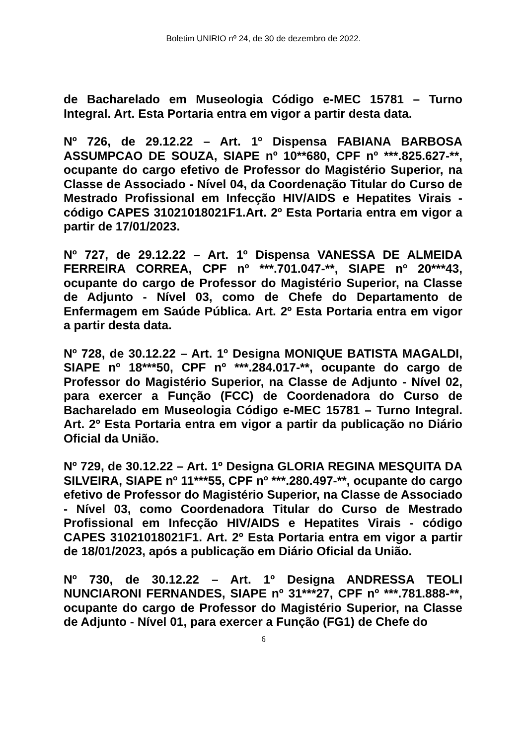Boletim UNIRIO nº 24, de 30 de dezembro de 2022.
de Bacharelado em Museologia Código e-MEC 15781 – Turno Integral. Art. Esta Portaria entra em vigor a partir desta data.
Nº 726, de 29.12.22 – Art. 1º Dispensa FABIANA BARBOSA ASSUMPCAO DE SOUZA, SIAPE nº 10**680, CPF nº ***.825.627-**, ocupante do cargo efetivo de Professor do Magistério Superior, na Classe de Associado - Nível 04, da Coordenação Titular do Curso de Mestrado Profissional em Infecção HIV/AIDS e Hepatites Virais - código CAPES 31021018021F1.Art. 2º Esta Portaria entra em vigor a partir de 17/01/2023.
Nº 727, de 29.12.22 – Art. 1º Dispensa VANESSA DE ALMEIDA FERREIRA CORREA, CPF nº ***.701.047-**, SIAPE nº 20***43, ocupante do cargo de Professor do Magistério Superior, na Classe de Adjunto - Nível 03, como de Chefe do Departamento de Enfermagem em Saúde Pública. Art. 2º Esta Portaria entra em vigor a partir desta data.
Nº 728, de 30.12.22 – Art. 1º Designa MONIQUE BATISTA MAGALDI, SIAPE nº 18***50, CPF nº ***.284.017-**, ocupante do cargo de Professor do Magistério Superior, na Classe de Adjunto - Nível 02, para exercer a Função (FCC) de Coordenadora do Curso de Bacharelado em Museologia Código e-MEC 15781 – Turno Integral. Art. 2º Esta Portaria entra em vigor a partir da publicação no Diário Oficial da União.
Nº 729, de 30.12.22 – Art. 1º Designa GLORIA REGINA MESQUITA DA SILVEIRA, SIAPE nº 11***55, CPF nº ***.280.497-**, ocupante do cargo efetivo de Professor do Magistério Superior, na Classe de Associado - Nível 03, como Coordenadora Titular do Curso de Mestrado Profissional em Infecção HIV/AIDS e Hepatites Virais - código CAPES 31021018021F1. Art. 2º Esta Portaria entra em vigor a partir de 18/01/2023, após a publicação em Diário Oficial da União.
Nº 730, de 30.12.22 – Art. 1º Designa ANDRESSA TEOLI NUNCIARONI FERNANDES, SIAPE nº 31***27, CPF nº ***.781.888-**, ocupante do cargo de Professor do Magistério Superior, na Classe de Adjunto - Nível 01, para exercer a Função (FG1) de Chefe do
6